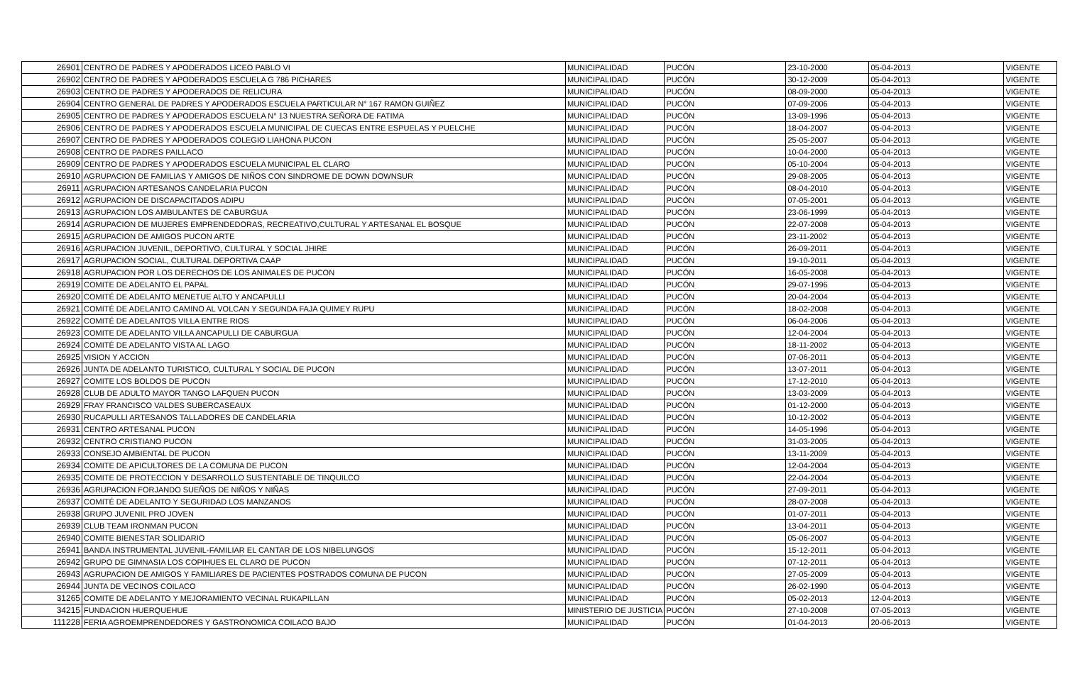| 26901 | CENTRO DE PADRES Y APODERADOS LICEO PABLO VI | MUNICIPALIDAD | PUCÓN | 23-10-2000 | 05-04-2013 | VIGENTE |
| 26902 | CENTRO DE PADRES Y APODERADOS ESCUELA G 786 PICHARES | MUNICIPALIDAD | PUCÓN | 30-12-2009 | 05-04-2013 | VIGENTE |
| 26903 | CENTRO DE PADRES Y APODERADOS DE RELICURA | MUNICIPALIDAD | PUCÓN | 08-09-2000 | 05-04-2013 | VIGENTE |
| 26904 | CENTRO GENERAL DE PADRES Y APODERADOS ESCUELA PARTICULAR N° 167 RAMON GUIÑEZ | MUNICIPALIDAD | PUCÓN | 07-09-2006 | 05-04-2013 | VIGENTE |
| 26905 | CENTRO DE PADRES Y APODERADOS ESCUELA N° 13 NUESTRA SEÑORA DE FATIMA | MUNICIPALIDAD | PUCÓN | 13-09-1996 | 05-04-2013 | VIGENTE |
| 26906 | CENTRO DE PADRES Y APODERADOS ESCUELA MUNICIPAL DE CUECAS ENTRE ESPUELAS Y PUELCHE | MUNICIPALIDAD | PUCÓN | 18-04-2007 | 05-04-2013 | VIGENTE |
| 26907 | CENTRO DE PADRES Y APODERADOS COLEGIO LIAHONA PUCON | MUNICIPALIDAD | PUCÓN | 25-05-2007 | 05-04-2013 | VIGENTE |
| 26908 | CENTRO DE PADRES PAILLACO | MUNICIPALIDAD | PUCÓN | 10-04-2000 | 05-04-2013 | VIGENTE |
| 26909 | CENTRO DE PADRES Y APODERADOS ESCUELA MUNICIPAL EL CLARO | MUNICIPALIDAD | PUCÓN | 05-10-2004 | 05-04-2013 | VIGENTE |
| 26910 | AGRUPACION DE FAMILIAS Y AMIGOS DE NIÑOS CON SINDROME DE DOWN DOWNSUR | MUNICIPALIDAD | PUCÓN | 29-08-2005 | 05-04-2013 | VIGENTE |
| 26911 | AGRUPACION ARTESANOS CANDELARIA PUCON | MUNICIPALIDAD | PUCÓN | 08-04-2010 | 05-04-2013 | VIGENTE |
| 26912 | AGRUPACION DE DISCAPACITADOS ADIPU | MUNICIPALIDAD | PUCÓN | 07-05-2001 | 05-04-2013 | VIGENTE |
| 26913 | AGRUPACION LOS AMBULANTES DE CABURGUA | MUNICIPALIDAD | PUCÓN | 23-06-1999 | 05-04-2013 | VIGENTE |
| 26914 | AGRUPACION DE MUJERES EMPRENDEDORAS, RECREATIVO,CULTURAL Y ARTESANAL EL BOSQUE | MUNICIPALIDAD | PUCÓN | 22-07-2008 | 05-04-2013 | VIGENTE |
| 26915 | AGRUPACION DE AMIGOS PUCON ARTE | MUNICIPALIDAD | PUCÓN | 23-11-2002 | 05-04-2013 | VIGENTE |
| 26916 | AGRUPACION JUVENIL, DEPORTIVO, CULTURAL Y SOCIAL JHIRE | MUNICIPALIDAD | PUCÓN | 26-09-2011 | 05-04-2013 | VIGENTE |
| 26917 | AGRUPACION SOCIAL, CULTURAL DEPORTIVA CAAP | MUNICIPALIDAD | PUCÓN | 19-10-2011 | 05-04-2013 | VIGENTE |
| 26918 | AGRUPACION POR LOS DERECHOS DE LOS ANIMALES DE PUCON | MUNICIPALIDAD | PUCÓN | 16-05-2008 | 05-04-2013 | VIGENTE |
| 26919 | COMITE DE ADELANTO EL PAPAL | MUNICIPALIDAD | PUCÓN | 29-07-1996 | 05-04-2013 | VIGENTE |
| 26920 | COMITÉ DE ADELANTO MENETUE ALTO Y ANCAPULLI | MUNICIPALIDAD | PUCÓN | 20-04-2004 | 05-04-2013 | VIGENTE |
| 26921 | COMITÉ DE ADELANTO CAMINO AL VOLCAN Y SEGUNDA FAJA QUIMEY RUPU | MUNICIPALIDAD | PUCÓN | 18-02-2008 | 05-04-2013 | VIGENTE |
| 26922 | COMITÉ DE ADELANTOS VILLA ENTRE RIOS | MUNICIPALIDAD | PUCÓN | 06-04-2006 | 05-04-2013 | VIGENTE |
| 26923 | COMITE DE ADELANTO VILLA ANCAPULLI DE CABURGUA | MUNICIPALIDAD | PUCÓN | 12-04-2004 | 05-04-2013 | VIGENTE |
| 26924 | COMITÉ DE ADELANTO VISTA AL LAGO | MUNICIPALIDAD | PUCÓN | 18-11-2002 | 05-04-2013 | VIGENTE |
| 26925 | VISION Y ACCION | MUNICIPALIDAD | PUCÓN | 07-06-2011 | 05-04-2013 | VIGENTE |
| 26926 | JUNTA DE ADELANTO TURISTICO, CULTURAL Y SOCIAL DE PUCON | MUNICIPALIDAD | PUCÓN | 13-07-2011 | 05-04-2013 | VIGENTE |
| 26927 | COMITE LOS BOLDOS DE PUCON | MUNICIPALIDAD | PUCÓN | 17-12-2010 | 05-04-2013 | VIGENTE |
| 26928 | CLUB DE ADULTO MAYOR TANGO LAFQUEN PUCON | MUNICIPALIDAD | PUCÓN | 13-03-2009 | 05-04-2013 | VIGENTE |
| 26929 | FRAY FRANCISCO VALDES SUBERCASEAUX | MUNICIPALIDAD | PUCÓN | 01-12-2000 | 05-04-2013 | VIGENTE |
| 26930 | RUCAPULLI ARTESANOS TALLADORES DE CANDELARIA | MUNICIPALIDAD | PUCÓN | 10-12-2002 | 05-04-2013 | VIGENTE |
| 26931 | CENTRO ARTESANAL PUCON | MUNICIPALIDAD | PUCÓN | 14-05-1996 | 05-04-2013 | VIGENTE |
| 26932 | CENTRO CRISTIANO PUCON | MUNICIPALIDAD | PUCÓN | 31-03-2005 | 05-04-2013 | VIGENTE |
| 26933 | CONSEJO AMBIENTAL DE PUCON | MUNICIPALIDAD | PUCÓN | 13-11-2009 | 05-04-2013 | VIGENTE |
| 26934 | COMITE DE APICULTORES DE LA COMUNA DE PUCON | MUNICIPALIDAD | PUCÓN | 12-04-2004 | 05-04-2013 | VIGENTE |
| 26935 | COMITE DE PROTECCION Y DESARROLLO SUSTENTABLE DE TINQUILCO | MUNICIPALIDAD | PUCÓN | 22-04-2004 | 05-04-2013 | VIGENTE |
| 26936 | AGRUPACION FORJANDO SUEÑOS DE NIÑOS Y NIÑAS | MUNICIPALIDAD | PUCÓN | 27-09-2011 | 05-04-2013 | VIGENTE |
| 26937 | COMITÉ DE ADELANTO Y SEGURIDAD LOS MANZANOS | MUNICIPALIDAD | PUCÓN | 28-07-2008 | 05-04-2013 | VIGENTE |
| 26938 | GRUPO JUVENIL PRO JOVEN | MUNICIPALIDAD | PUCÓN | 01-07-2011 | 05-04-2013 | VIGENTE |
| 26939 | CLUB TEAM IRONMAN PUCON | MUNICIPALIDAD | PUCÓN | 13-04-2011 | 05-04-2013 | VIGENTE |
| 26940 | COMITE BIENESTAR SOLIDARIO | MUNICIPALIDAD | PUCÓN | 05-06-2007 | 05-04-2013 | VIGENTE |
| 26941 | BANDA INSTRUMENTAL JUVENIL-FAMILIAR EL CANTAR DE LOS NIBELUNGOS | MUNICIPALIDAD | PUCÓN | 15-12-2011 | 05-04-2013 | VIGENTE |
| 26942 | GRUPO DE GIMNASIA LOS COPIHUES EL CLARO DE PUCON | MUNICIPALIDAD | PUCÓN | 07-12-2011 | 05-04-2013 | VIGENTE |
| 26943 | AGRUPACION DE AMIGOS Y FAMILIARES DE PACIENTES POSTRADOS COMUNA DE PUCON | MUNICIPALIDAD | PUCÓN | 27-05-2009 | 05-04-2013 | VIGENTE |
| 26944 | JUNTA DE VECINOS COILACO | MUNICIPALIDAD | PUCÓN | 26-02-1990 | 05-04-2013 | VIGENTE |
| 31265 | COMITE DE ADELANTO Y MEJORAMIENTO VECINAL RUKAPILLAN | MUNICIPALIDAD | PUCÓN | 05-02-2013 | 12-04-2013 | VIGENTE |
| 34215 | FUNDACION HUERQUEHUE | MINISTERIO DE JUSTICIA | PUCÓN | 27-10-2008 | 07-05-2013 | VIGENTE |
| 111228 | FERIA AGROEMPRENDEDORES Y GASTRONOMICA COILACO BAJO | MUNICIPALIDAD | PUCÓN | 01-04-2013 | 20-06-2013 | VIGENTE |